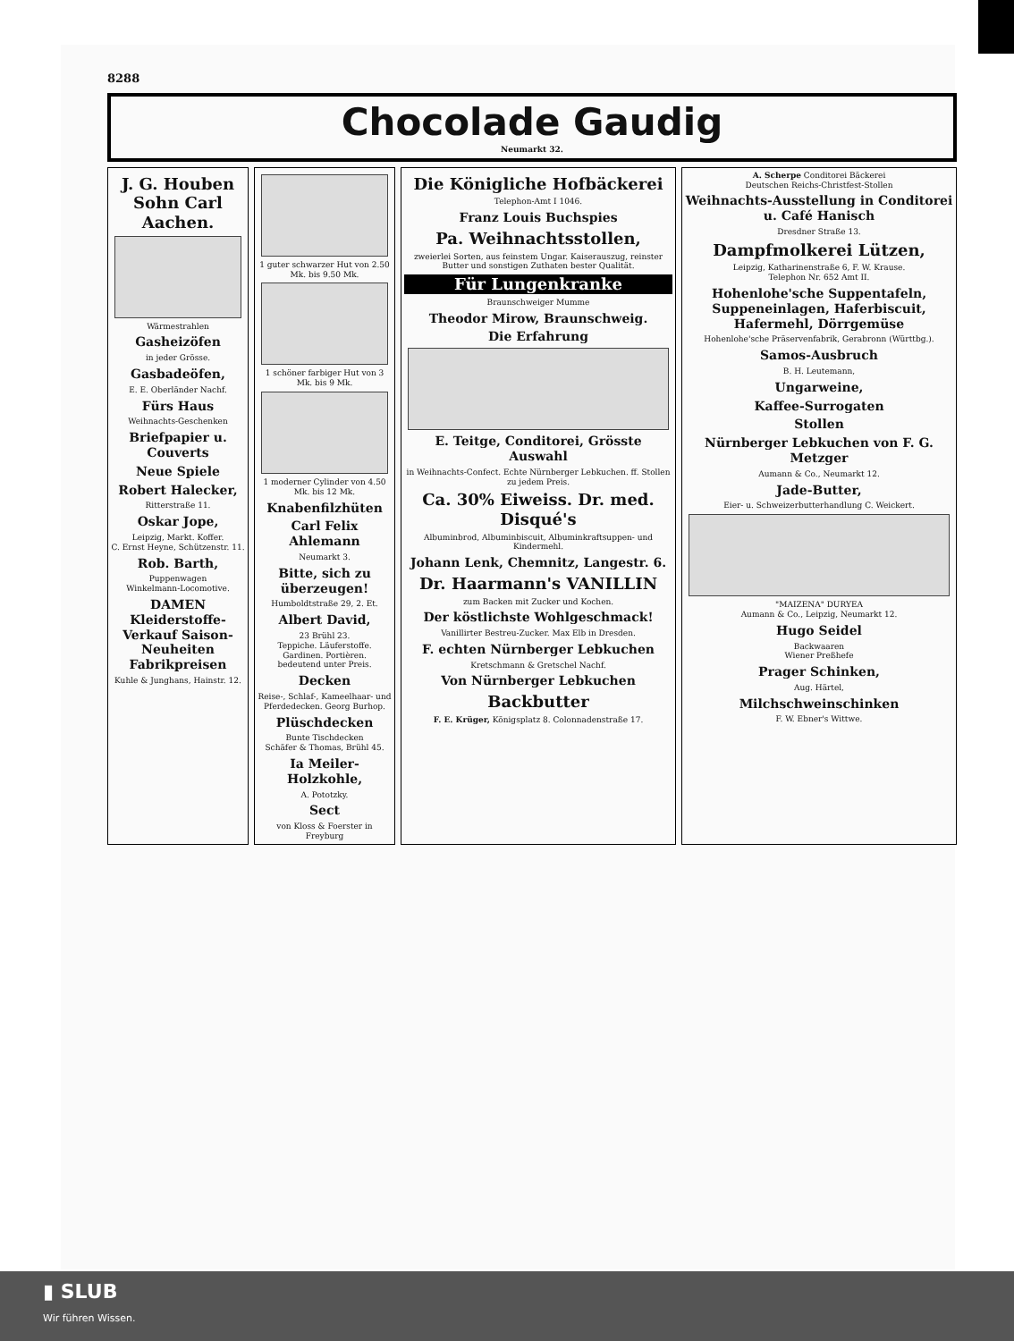8288
Chocolade Gaudig
Neumarkt 32.
J. G. Houben Sohn Carl Aachen.
Wärmestrahlen
Gasheizöfen
in jeder Grösse.
Gasbadeöfen,
E. E. Oberländer Nachf.
Fürs Haus
Weihnachts-Geschenken
Briefpapier u. Couverts
Neue Spiele
Robert Halecker,
Ritterstraße 11.
Oskar Jope,
Leipzig, Markt. Koffer.
C. Ernst Heyne, Schützenstr. 11.
Rob. Barth,
Puppenwagen
Winkelmann-Locomotive.
DAMEN Kleiderstoffe-Verkauf Saison-Neuheiten Fabrikpreisen
Kuhle & Junghans, Hainstr. 12.
1 guter schwarzer Hut von 2.50 Mk. bis 9.50 Mk.
1 schöner farbiger Hut von 3 Mk. bis 9 Mk.
1 moderner Cylinder von 4.50 Mk. bis 12 Mk.
Knabenfilzhüten
Carl Felix Ahlemann
Neumarkt 3.
Bitte, sich zu überzeugen!
Humboldtstraße 29, 2. Et.
Albert David,
23 Brühl 23.
Teppiche. Läuferstoffe. Gardinen. Portièren.
bedeutend unter Preis.
Decken
Reise-, Schlaf-, Kameelhaar- und Pferdedecken. Georg Burhop.
Plüschdecken
Bunte Tischdecken
Schäfer & Thomas, Brühl 45.
Ia Meiler-Holzkohle,
A. Pototzky.
Sect
von Kloss & Foerster in Freyburg
Die Königliche Hofbäckerei
Telephon-Amt I 1046.
Franz Louis Buchspies
Pa. Weihnachtsstollen,
zweierlei Sorten, aus feinstem Ungar. Kaiserauszug, reinster Butter und sonstigen Zuthaten bester Qualität.
Für Lungenkranke
Braunschweiger Mumme
Theodor Mirow, Braunschweig.
Die Erfahrung
E. Teitge, Conditorei, Grösste Auswahl
in Weihnachts-Confect. Echte Nürnberger Lebkuchen. ff. Stollen zu jedem Preis.
Ca. 30% Eiweiss. Dr. med. Disqué's
Albuminbrod, Albuminbiscuit, Albuminkraftsuppen- und Kindermehl.
Johann Lenk, Chemnitz, Langestr. 6.
Dr. Haarmann's VANILLIN
zum Backen mit Zucker und Kochen.
Der köstlichste Wohlgeschmack!
Vanillirter Bestreu-Zucker. Max Elb in Dresden.
F. echten Nürnberger Lebkuchen
Kretschmann & Gretschel Nachf.
Von Nürnberger Lebkuchen
Backbutter
F. E. Krüger, Königsplatz 8. Colonnadenstraße 17.
A. Scherpe Conditorei Bäckerei
Deutschen Reichs-Christfest-Stollen
Weihnachts-Ausstellung in Conditorei u. Café Hanisch
Dresdner Straße 13.
Dampfmolkerei Lützen,
Leipzig, Katharinenstraße 6, F. W. Krause.
Telephon Nr. 652 Amt II.
Hohenlohe'sche Suppentafeln, Suppeneinlagen, Haferbiscuit, Hafermehl, Dörrgemüse
Hohenlohe'sche Präservenfabrik, Gerabronn (Württbg.).
Samos-Ausbruch
B. H. Leutemann,
Ungarweine,
Kaffee-Surrogaten
Stollen
Nürnberger Lebkuchen von F. G. Metzger
Aumann & Co., Neumarkt 12.
Jade-Butter,
Eier- u. Schweizerbutterhandlung C. Weickert.
"MAIZENA" DURYEA
Aumann & Co., Leipzig, Neumarkt 12.
Hugo Seidel
Backwaaren
Wiener Preßhefe
Prager Schinken,
Aug. Härtel,
Milchschweinschinken
F. W. Ebner's Wittwe.
▮ SLUB
Wir führen Wissen.